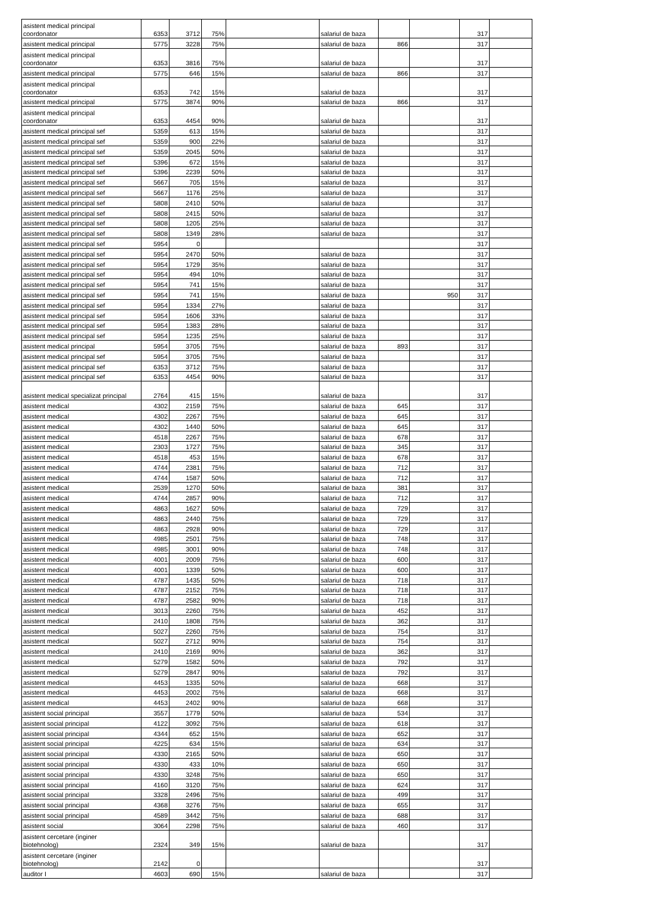| asistent medical principal coordonator | 6353 | 3712 | 75% | | salariul de baza | | | 317 | |
| asistent medical principal | 5775 | 3228 | 75% | | salariul de baza | 866 | | 317 | |
| asistent medical principal coordonator | 6353 | 3816 | 75% | | salariul de baza | | | 317 | |
| asistent medical principal | 5775 | 646 | 15% | | salariul de baza | 866 | | 317 | |
| asistent medical principal coordonator | 6353 | 742 | 15% | | salariul de baza | | | 317 | |
| asistent medical principal | 5775 | 3874 | 90% | | salariul de baza | 866 | | 317 | |
| asistent medical principal coordonator | 6353 | 4454 | 90% | | salariul de baza | | | 317 | |
| asistent medical principal sef | 5359 | 613 | 15% | | salariul de baza | | | 317 | |
| asistent medical principal sef | 5359 | 900 | 22% | | salariul de baza | | | 317 | |
| asistent medical principal sef | 5359 | 2045 | 50% | | salariul de baza | | | 317 | |
| asistent medical principal sef | 5396 | 672 | 15% | | salariul de baza | | | 317 | |
| asistent medical principal sef | 5396 | 2239 | 50% | | salariul de baza | | | 317 | |
| asistent medical principal sef | 5667 | 705 | 15% | | salariul de baza | | | 317 | |
| asistent medical principal sef | 5667 | 1176 | 25% | | salariul de baza | | | 317 | |
| asistent medical principal sef | 5808 | 2410 | 50% | | salariul de baza | | | 317 | |
| asistent medical principal sef | 5808 | 2415 | 50% | | salariul de baza | | | 317 | |
| asistent medical principal sef | 5808 | 1205 | 25% | | salariul de baza | | | 317 | |
| asistent medical principal sef | 5808 | 1349 | 28% | | salariul de baza | | | 317 | |
| asistent medical principal sef | 5954 | 0 | | | | | | 317 | |
| asistent medical principal sef | 5954 | 2470 | 50% | | salariul de baza | | | 317 | |
| asistent medical principal sef | 5954 | 1729 | 35% | | salariul de baza | | | 317 | |
| asistent medical principal sef | 5954 | 494 | 10% | | salariul de baza | | | 317 | |
| asistent medical principal sef | 5954 | 741 | 15% | | salariul de baza | | | 317 | |
| asistent medical principal sef | 5954 | 741 | 15% | | salariul de baza | | 950 | 317 | |
| asistent medical principal sef | 5954 | 1334 | 27% | | salariul de baza | | | 317 | |
| asistent medical principal sef | 5954 | 1606 | 33% | | salariul de baza | | | 317 | |
| asistent medical principal sef | 5954 | 1383 | 28% | | salariul de baza | | | 317 | |
| asistent medical principal sef | 5954 | 1235 | 25% | | salariul de baza | | | 317 | |
| asistent medical principal | 5954 | 3705 | 75% | | salariul de baza | 893 | | 317 | |
| asistent medical principal sef | 5954 | 3705 | 75% | | salariul de baza | | | 317 | |
| asistent medical principal sef | 6353 | 3712 | 75% | | salariul de baza | | | 317 | |
| asistent medical principal sef | 6353 | 4454 | 90% | | salariul de baza | | | 317 | |
| asistent medical specializat principal | 2764 | 415 | 15% | | salariul de baza | | | 317 | |
| asistent medical | 4302 | 2159 | 75% | | salariul de baza | 645 | | 317 | |
| asistent medical | 4302 | 2267 | 75% | | salariul de baza | 645 | | 317 | |
| asistent medical | 4302 | 1440 | 50% | | salariul de baza | 645 | | 317 | |
| asistent medical | 4518 | 2267 | 75% | | salariul de baza | 678 | | 317 | |
| asistent medical | 2303 | 1727 | 75% | | salariul de baza | 345 | | 317 | |
| asistent medical | 4518 | 453 | 15% | | salariul de baza | 678 | | 317 | |
| asistent medical | 4744 | 2381 | 75% | | salariul de baza | 712 | | 317 | |
| asistent medical | 4744 | 1587 | 50% | | salariul de baza | 712 | | 317 | |
| asistent medical | 2539 | 1270 | 50% | | salariul de baza | 381 | | 317 | |
| asistent medical | 4744 | 2857 | 90% | | salariul de baza | 712 | | 317 | |
| asistent medical | 4863 | 1627 | 50% | | salariul de baza | 729 | | 317 | |
| asistent medical | 4863 | 2440 | 75% | | salariul de baza | 729 | | 317 | |
| asistent medical | 4863 | 2928 | 90% | | salariul de baza | 729 | | 317 | |
| asistent medical | 4985 | 2501 | 75% | | salariul de baza | 748 | | 317 | |
| asistent medical | 4985 | 3001 | 90% | | salariul de baza | 748 | | 317 | |
| asistent medical | 4001 | 2009 | 75% | | salariul de baza | 600 | | 317 | |
| asistent medical | 4001 | 1339 | 50% | | salariul de baza | 600 | | 317 | |
| asistent medical | 4787 | 1435 | 50% | | salariul de baza | 718 | | 317 | |
| asistent medical | 4787 | 2152 | 75% | | salariul de baza | 718 | | 317 | |
| asistent medical | 4787 | 2582 | 90% | | salariul de baza | 718 | | 317 | |
| asistent medical | 3013 | 2260 | 75% | | salariul de baza | 452 | | 317 | |
| asistent medical | 2410 | 1808 | 75% | | salariul de baza | 362 | | 317 | |
| asistent medical | 5027 | 2260 | 75% | | salariul de baza | 754 | | 317 | |
| asistent medical | 5027 | 2712 | 90% | | salariul de baza | 754 | | 317 | |
| asistent medical | 2410 | 2169 | 90% | | salariul de baza | 362 | | 317 | |
| asistent medical | 5279 | 1582 | 50% | | salariul de baza | 792 | | 317 | |
| asistent medical | 5279 | 2847 | 90% | | salariul de baza | 792 | | 317 | |
| asistent medical | 4453 | 1335 | 50% | | salariul de baza | 668 | | 317 | |
| asistent medical | 4453 | 2002 | 75% | | salariul de baza | 668 | | 317 | |
| asistent medical | 4453 | 2402 | 90% | | salariul de baza | 668 | | 317 | |
| asistent social principal | 3557 | 1779 | 50% | | salariul de baza | 534 | | 317 | |
| asistent social principal | 4122 | 3092 | 75% | | salariul de baza | 618 | | 317 | |
| asistent social principal | 4344 | 652 | 15% | | salariul de baza | 652 | | 317 | |
| asistent social principal | 4225 | 634 | 15% | | salariul de baza | 634 | | 317 | |
| asistent social principal | 4330 | 2165 | 50% | | salariul de baza | 650 | | 317 | |
| asistent social principal | 4330 | 433 | 10% | | salariul de baza | 650 | | 317 | |
| asistent social principal | 4330 | 3248 | 75% | | salariul de baza | 650 | | 317 | |
| asistent social principal | 4160 | 3120 | 75% | | salariul de baza | 624 | | 317 | |
| asistent social principal | 3328 | 2496 | 75% | | salariul de baza | 499 | | 317 | |
| asistent social principal | 4368 | 3276 | 75% | | salariul de baza | 655 | | 317 | |
| asistent social principal | 4589 | 3442 | 75% | | salariul de baza | 688 | | 317 | |
| asistent social | 3064 | 2298 | 75% | | salariul de baza | 460 | | 317 | |
| asistent cercetare (inginer biotehnolog) | 2324 | 349 | 15% | | salariul de baza | | | 317 | |
| asistent cercetare (inginer biotehnolog) | 2142 | 0 | | | | | | 317 | |
| auditor I | 4603 | 690 | 15% | | salariul de baza | | | 317 | |